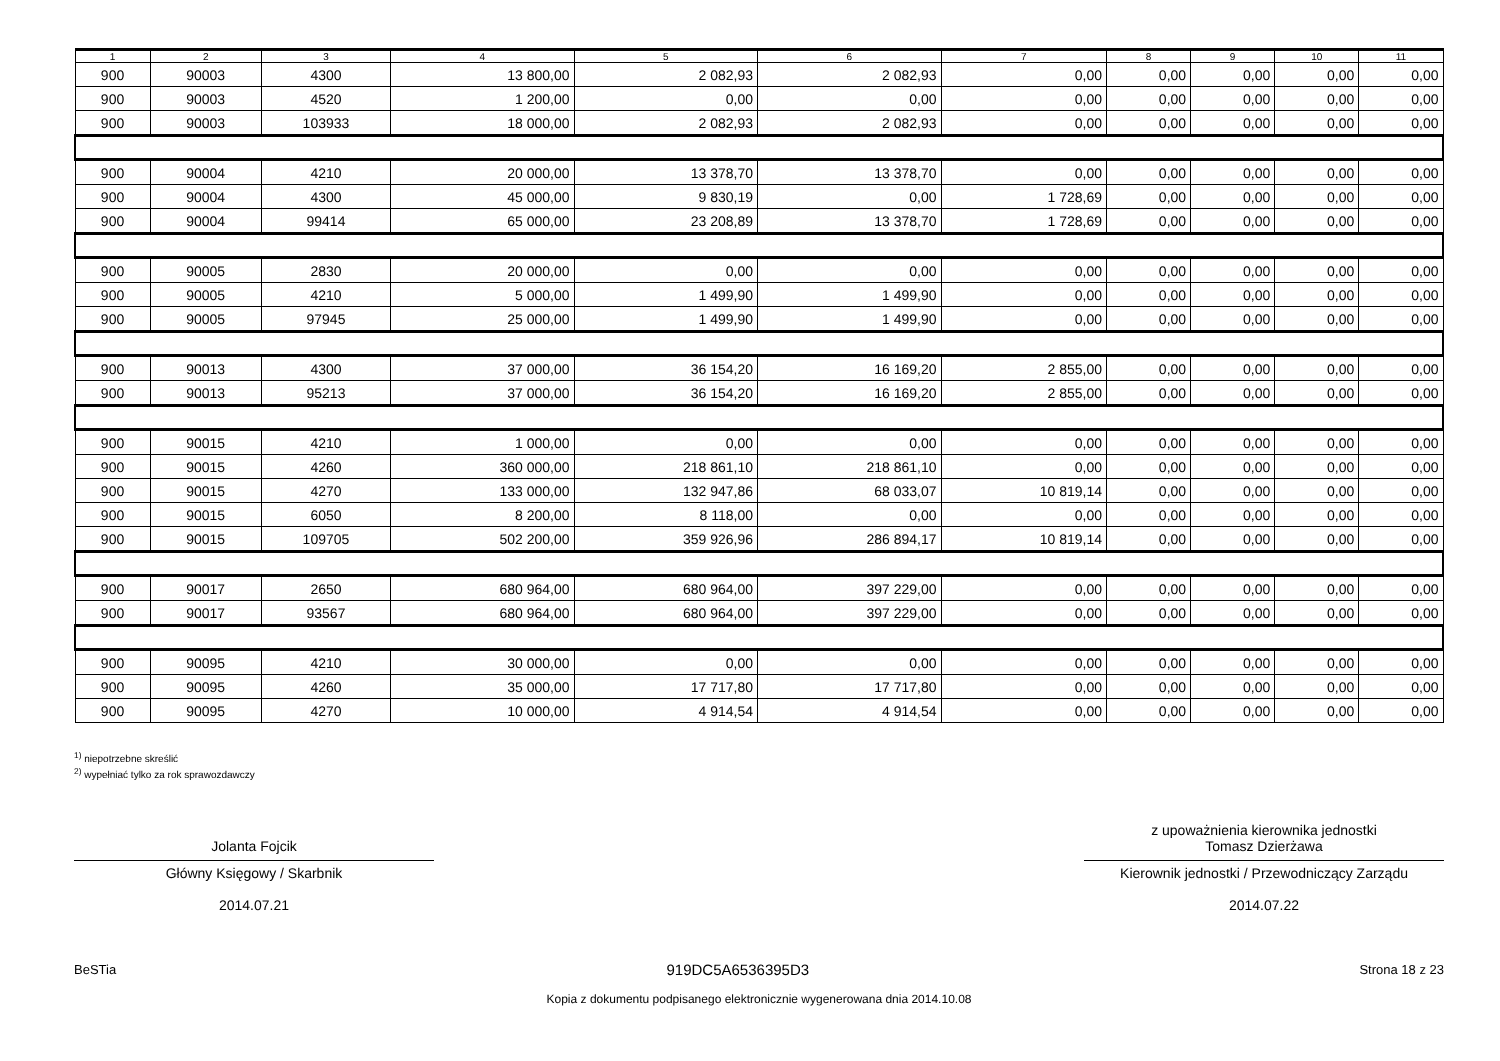| 1 | 2 | 3 | 4 | 5 | 6 | 7 | 8 | 9 | 10 | 11 |
| --- | --- | --- | --- | --- | --- | --- | --- | --- | --- | --- |
| 900 | 90003 | 4300 | 13 800,00 | 2 082,93 | 2 082,93 | 0,00 | 0,00 | 0,00 | 0,00 | 0,00 |
| 900 | 90003 | 4520 | 1 200,00 | 0,00 | 0,00 | 0,00 | 0,00 | 0,00 | 0,00 | 0,00 |
| 900 | 90003 | 103933 | 18 000,00 | 2 082,93 | 2 082,93 | 0,00 | 0,00 | 0,00 | 0,00 | 0,00 |
| 900 | 90004 | 4210 | 20 000,00 | 13 378,70 | 13 378,70 | 0,00 | 0,00 | 0,00 | 0,00 | 0,00 |
| 900 | 90004 | 4300 | 45 000,00 | 9 830,19 | 0,00 | 1 728,69 | 0,00 | 0,00 | 0,00 | 0,00 |
| 900 | 90004 | 99414 | 65 000,00 | 23 208,89 | 13 378,70 | 1 728,69 | 0,00 | 0,00 | 0,00 | 0,00 |
| 900 | 90005 | 2830 | 20 000,00 | 0,00 | 0,00 | 0,00 | 0,00 | 0,00 | 0,00 | 0,00 |
| 900 | 90005 | 4210 | 5 000,00 | 1 499,90 | 1 499,90 | 0,00 | 0,00 | 0,00 | 0,00 | 0,00 |
| 900 | 90005 | 97945 | 25 000,00 | 1 499,90 | 1 499,90 | 0,00 | 0,00 | 0,00 | 0,00 | 0,00 |
| 900 | 90013 | 4300 | 37 000,00 | 36 154,20 | 16 169,20 | 2 855,00 | 0,00 | 0,00 | 0,00 | 0,00 |
| 900 | 90013 | 95213 | 37 000,00 | 36 154,20 | 16 169,20 | 2 855,00 | 0,00 | 0,00 | 0,00 | 0,00 |
| 900 | 90015 | 4210 | 1 000,00 | 0,00 | 0,00 | 0,00 | 0,00 | 0,00 | 0,00 | 0,00 |
| 900 | 90015 | 4260 | 360 000,00 | 218 861,10 | 218 861,10 | 0,00 | 0,00 | 0,00 | 0,00 | 0,00 |
| 900 | 90015 | 4270 | 133 000,00 | 132 947,86 | 68 033,07 | 10 819,14 | 0,00 | 0,00 | 0,00 | 0,00 |
| 900 | 90015 | 6050 | 8 200,00 | 8 118,00 | 0,00 | 0,00 | 0,00 | 0,00 | 0,00 | 0,00 |
| 900 | 90015 | 109705 | 502 200,00 | 359 926,96 | 286 894,17 | 10 819,14 | 0,00 | 0,00 | 0,00 | 0,00 |
| 900 | 90017 | 2650 | 680 964,00 | 680 964,00 | 397 229,00 | 0,00 | 0,00 | 0,00 | 0,00 | 0,00 |
| 900 | 90017 | 93567 | 680 964,00 | 680 964,00 | 397 229,00 | 0,00 | 0,00 | 0,00 | 0,00 | 0,00 |
| 900 | 90095 | 4210 | 30 000,00 | 0,00 | 0,00 | 0,00 | 0,00 | 0,00 | 0,00 | 0,00 |
| 900 | 90095 | 4260 | 35 000,00 | 17 717,80 | 17 717,80 | 0,00 | 0,00 | 0,00 | 0,00 | 0,00 |
| 900 | 90095 | 4270 | 10 000,00 | 4 914,54 | 4 914,54 | 0,00 | 0,00 | 0,00 | 0,00 | 0,00 |
<sup>1)</sup> niepotrzebne skreślić
<sup>2)</sup> wypełniać tylko za rok sprawozdawczy
Jolanta Fojcik
Główny Księgowy / Skarbnik
2014.07.21
z upoważnienia kierownika jednostki
Tomasz Dzierżawa
Kierownik jednostki / Przewodniczący Zarządu
2014.07.22
BeSTia 919DC5A6536395D3 Strona 18 z 23
Kopia z dokumentu podpisanego elektronicznie wygenerowana dnia 2014.10.08